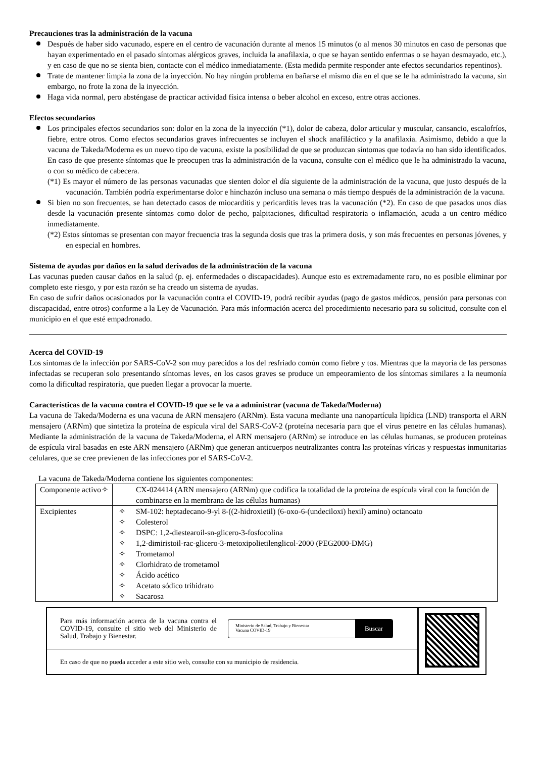Precauciones tras la administración de la vacuna
Después de haber sido vacunado, espere en el centro de vacunación durante al menos 15 minutos (o al menos 30 minutos en caso de personas que hayan experimentado en el pasado síntomas alérgicos graves, incluida la anafilaxia, o que se hayan sentido enfermas o se hayan desmayado, etc.), y en caso de que no se sienta bien, contacte con el médico inmediatamente. (Esta medida permite responder ante efectos secundarios repentinos).
Trate de mantener limpia la zona de la inyección. No hay ningún problema en bañarse el mismo día en el que se le ha administrado la vacuna, sin embargo, no frote la zona de la inyección.
Haga vida normal, pero absténgase de practicar actividad física intensa o beber alcohol en exceso, entre otras acciones.
Efectos secundarios
Los principales efectos secundarios son: dolor en la zona de la inyección (*1), dolor de cabeza, dolor articular y muscular, cansancio, escalofríos, fiebre, entre otros. Como efectos secundarios graves infrecuentes se incluyen el shock anafiláctico y la anafilaxia. Asimismo, debido a que la vacuna de Takeda/Moderna es un nuevo tipo de vacuna, existe la posibilidad de que se produzcan síntomas que todavía no han sido identificados. En caso de que presente síntomas que le preocupen tras la administración de la vacuna, consulte con el médico que le ha administrado la vacuna, o con su médico de cabecera.
(*1) Es mayor el número de las personas vacunadas que sienten dolor el día siguiente de la administración de la vacuna, que justo después de la vacunación. También podría experimentarse dolor e hinchazón incluso una semana o más tiempo después de la administración de la vacuna.
Si bien no son frecuentes, se han detectado casos de miocarditis y pericarditis leves tras la vacunación (*2). En caso de que pasados unos días desde la vacunación presente síntomas como dolor de pecho, palpitaciones, dificultad respiratoria o inflamación, acuda a un centro médico inmediatamente.
(*2) Estos síntomas se presentan con mayor frecuencia tras la segunda dosis que tras la primera dosis, y son más frecuentes en personas jóvenes, y en especial en hombres.
Sistema de ayudas por daños en la salud derivados de la administración de la vacuna
Las vacunas pueden causar daños en la salud (p. ej. enfermedades o discapacidades). Aunque esto es extremadamente raro, no es posible eliminar por completo este riesgo, y por esta razón se ha creado un sistema de ayudas.
En caso de sufrir daños ocasionados por la vacunación contra el COVID-19, podrá recibir ayudas (pago de gastos médicos, pensión para personas con discapacidad, entre otros) conforme a la Ley de Vacunación. Para más información acerca del procedimiento necesario para su solicitud, consulte con el municipio en el que esté empadronado.
Acerca del COVID-19
Los síntomas de la infección por SARS-CoV-2 son muy parecidos a los del resfriado común como fiebre y tos. Mientras que la mayoría de las personas infectadas se recuperan solo presentando síntomas leves, en los casos graves se produce un empeoramiento de los síntomas similares a la neumonía como la dificultad respiratoria, que pueden llegar a provocar la muerte.
Características de la vacuna contra el COVID-19 que se le va a administrar (vacuna de Takeda/Moderna)
La vacuna de Takeda/Moderna es una vacuna de ARN mensajero (ARNm). Esta vacuna mediante una nanopartícula lipídica (LND) transporta el ARN mensajero (ARNm) que sintetiza la proteína de espícula viral del SARS-CoV-2 (proteína necesaria para que el virus penetre en las células humanas). Mediante la administración de la vacuna de Takeda/Moderna, el ARN mensajero (ARNm) se introduce en las células humanas, se producen proteínas de espícula viral basadas en este ARN mensajero (ARNm) que generan anticuerpos neutralizantes contra las proteínas víricas y respuestas inmunitarias celulares, que se cree previenen de las infecciones por el SARS-CoV-2.
La vacuna de Takeda/Moderna contiene los siguientes componentes:
| Componente activo | ✧ CX-024414 (ARN mensajero (ARNm) que codifica la totalidad de la proteína de espícula viral con la función de combinarse en la membrana de las células humanas) |
| Excipientes | ✧ SM-102: heptadecano-9-yl 8-((2-hidroxietil) (6-oxo-6-(undeciloxi) hexil) amino) octanoato ✧ Colesterol ✧ DSPC: 1,2-diestearoil-sn-glicero-3-fosfocolina ✧ 1,2-dimiristoil-rac-glicero-3-metoxipolietilenglicol-2000 (PEG2000-DMG) ✧ Trometamol ✧ Clorhidrato de trometamol ✧ Ácido acético ✧ Acetato sódico trihidrato ✧ Sacarosa |
Para más información acerca de la vacuna contra el COVID-19, consulte el sitio web del Ministerio de Salud, Trabajo y Bienestar.
Ministerio de Salud, Trabajo y Bienestar
Vacuna COVID-19 Buscar
En caso de que no pueda acceder a este sitio web, consulte con su municipio de residencia.